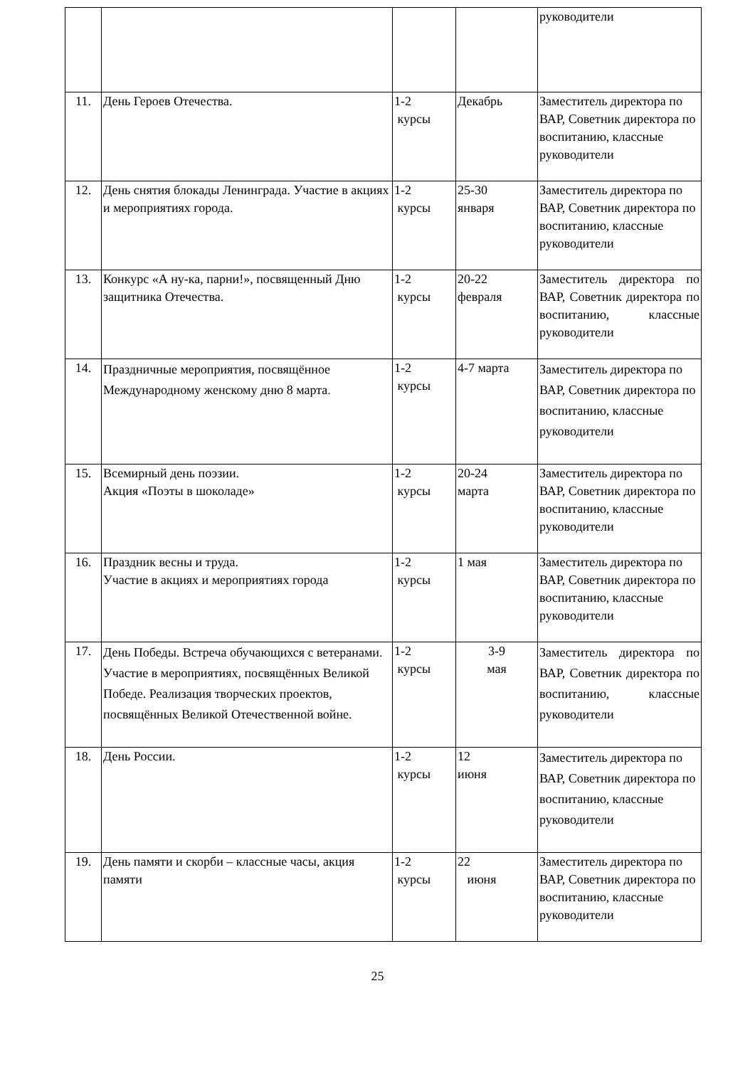| | | | | руководители |
| 11. | День Героев Отечества. | 1-2 курсы | Декабрь | Заместитель директора по ВАР, Советник директора по воспитанию, классные руководители |
| 12. | День снятия блокады Ленинграда. Участие в акциях и мероприятиях города. | 1-2 курсы | 25-30 января | Заместитель директора по ВАР, Советник директора по воспитанию, классные руководители |
| 13. | Конкурс «А ну-ка, парни!», посвященный Дню защитника Отечества. | 1-2 курсы | 20-22 февраля | Заместитель директора по ВАР, Советник директора по воспитанию, классные руководители |
| 14. | Праздничные мероприятия, посвящённое Международному женскому дню 8 марта. | 1-2 курсы | 4-7 марта | Заместитель директора по ВАР, Советник директора по воспитанию, классные руководители |
| 15. | Всемирный день поэзии. Акция «Поэты в шоколаде» | 1-2 курсы | 20-24 марта | Заместитель директора по ВАР, Советник директора по воспитанию, классные руководители |
| 16. | Праздник весны и труда. Участие в акциях и мероприятиях города | 1-2 курсы | 1 мая | Заместитель директора по ВАР, Советник директора по воспитанию, классные руководители |
| 17. | День Победы. Встреча обучающихся с ветеранами. Участие в мероприятиях, посвящённых Великой Победе. Реализация творческих проектов, посвящённых Великой Отечественной войне. | 1-2 курсы | 3-9 мая | Заместитель директора по ВАР, Советник директора по воспитанию, классные руководители |
| 18. | День России. | 1-2 курсы | 12 июня | Заместитель директора по ВАР, Советник директора по воспитанию, классные руководители |
| 19. | День памяти и скорби – классные часы, акция памяти | 1-2 курсы | 22 июня | Заместитель директора по ВАР, Советник директора по воспитанию, классные руководители |
25